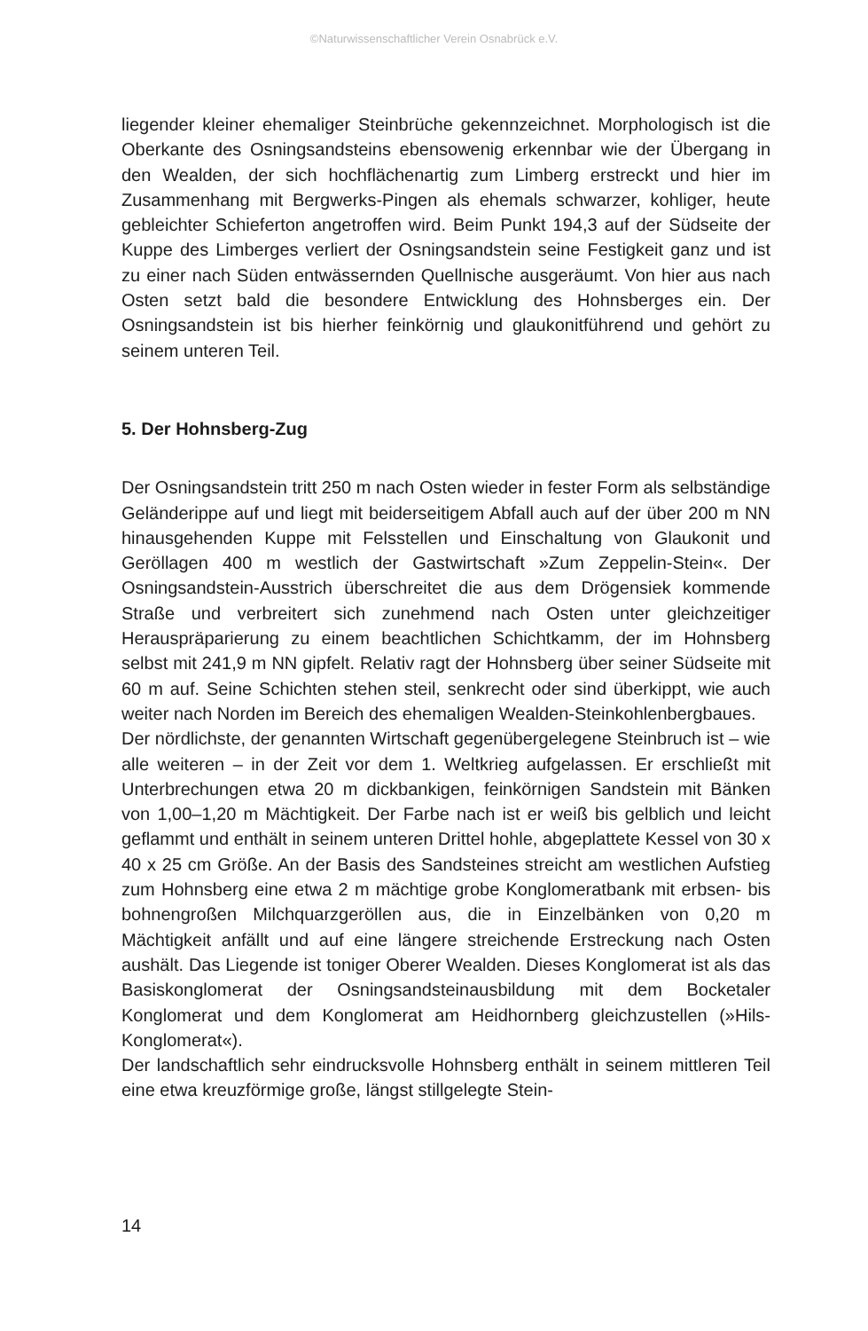©Naturwissenschaftlicher Verein Osnabrück e.V.
liegender kleiner ehemaliger Steinbrüche gekennzeichnet. Morphologisch ist die Oberkante des Osningsandsteins ebensowenig erkennbar wie der Übergang in den Wealden, der sich hochflächenartig zum Limberg erstreckt und hier im Zusammenhang mit Bergwerks-Pingen als ehemals schwarzer, kohliger, heute gebleichter Schieferton angetroffen wird. Beim Punkt 194,3 auf der Südseite der Kuppe des Limberges verliert der Osningsandstein seine Festigkeit ganz und ist zu einer nach Süden entwässernden Quellnische ausgeräumt. Von hier aus nach Osten setzt bald die besondere Entwicklung des Hohnsberges ein. Der Osningsandstein ist bis hierher feinkörnig und glaukonitführend und gehört zu seinem unteren Teil.
5. Der Hohnsberg-Zug
Der Osningsandstein tritt 250 m nach Osten wieder in fester Form als selbständige Geländerippe auf und liegt mit beiderseitigem Abfall auch auf der über 200 m NN hinausgehenden Kuppe mit Felsstellen und Einschaltung von Glaukonit und Geröllagen 400 m westlich der Gastwirtschaft »Zum Zeppelin-Stein«. Der Osningsandstein-Ausstrich überschreitet die aus dem Drögensiek kommende Straße und verbreitert sich zunehmend nach Osten unter gleichzeitiger Herauspräparierung zu einem beachtlichen Schichtkamm, der im Hohnsberg selbst mit 241,9 m NN gipfelt. Relativ ragt der Hohnsberg über seiner Südseite mit 60 m auf. Seine Schichten stehen steil, senkrecht oder sind überkippt, wie auch weiter nach Norden im Bereich des ehemaligen Wealden-Steinkohlenbergbaues.
Der nördlichste, der genannten Wirtschaft gegenübergelegene Steinbruch ist – wie alle weiteren – in der Zeit vor dem 1. Weltkrieg aufgelassen. Er erschließt mit Unterbrechungen etwa 20 m dickbankigen, feinkörnigen Sandstein mit Bänken von 1,00–1,20 m Mächtigkeit. Der Farbe nach ist er weiß bis gelblich und leicht geflammt und enthält in seinem unteren Drittel hohle, abgeplattete Kessel von 30 x 40 x 25 cm Größe. An der Basis des Sandsteines streicht am westlichen Aufstieg zum Hohnsberg eine etwa 2 m mächtige grobe Konglomeratbank mit erbsen- bis bohnengroßen Milchquarzgeröllen aus, die in Einzelbänken von 0,20 m Mächtigkeit anfällt und auf eine längere streichende Erstreckung nach Osten aushält. Das Liegende ist toniger Oberer Wealden. Dieses Konglomerat ist als das Basiskonglomerat der Osningsandsteinausbildung mit dem Bocketaler Konglomerat und dem Konglomerat am Heidhornberg gleichzustellen (»Hils-Konglomerat«).
Der landschaftlich sehr eindrucksvolle Hohnsberg enthält in seinem mittleren Teil eine etwa kreuzförmige große, längst stillgelegte Stein-
14